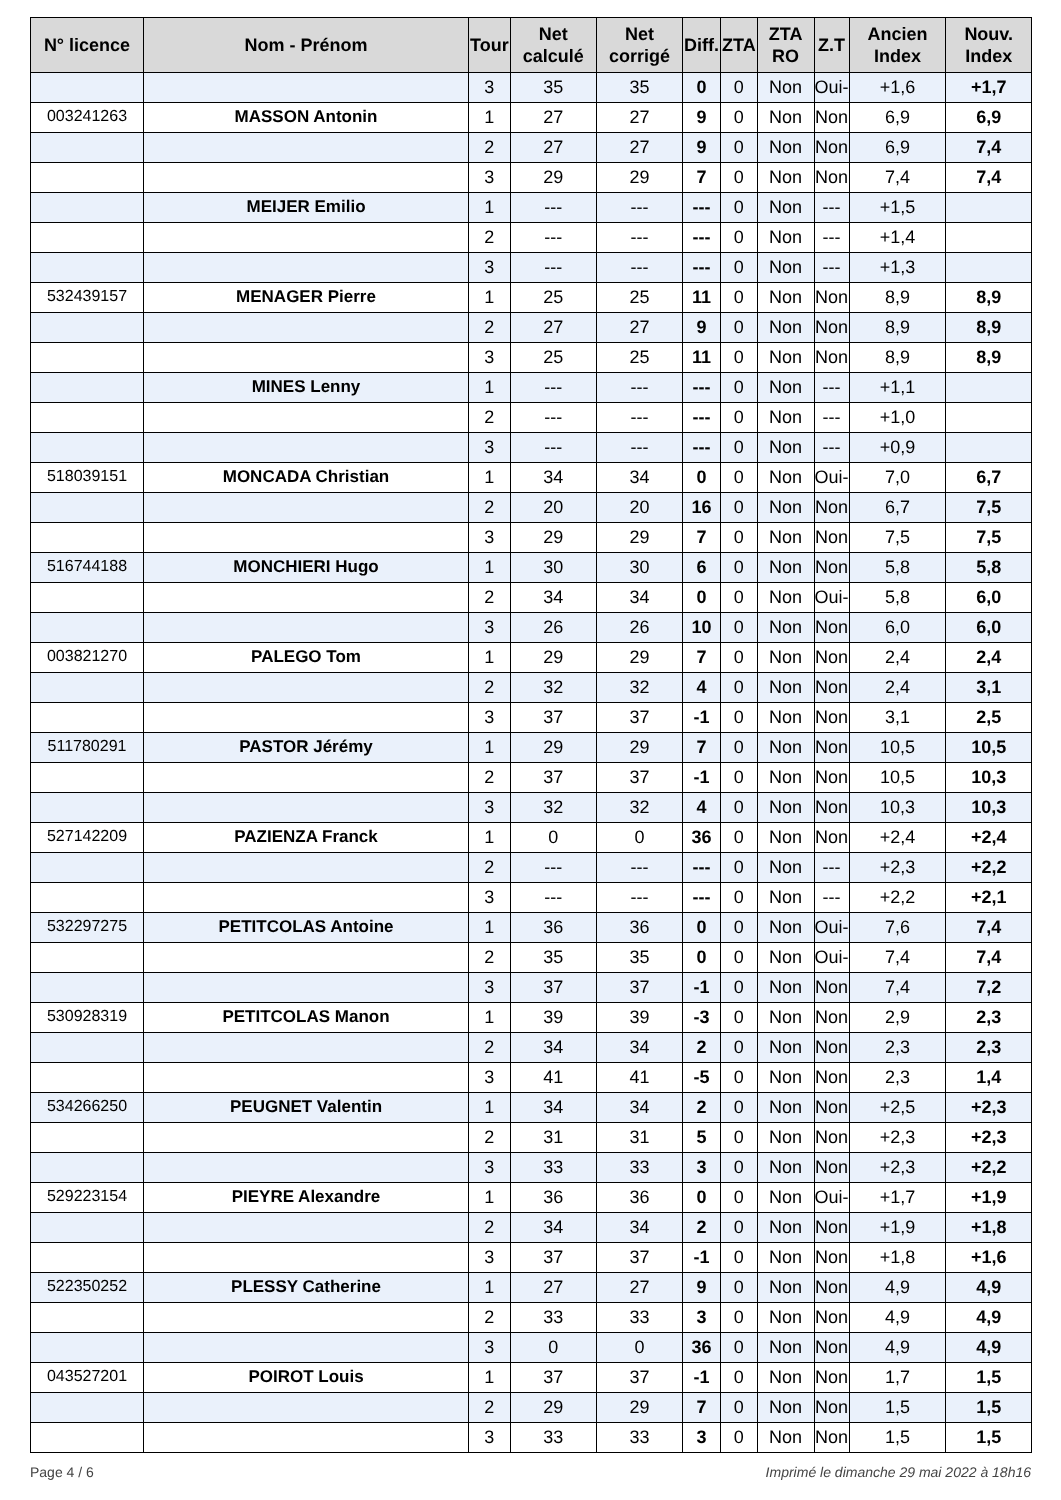| N° licence | Nom - Prénom | Tour | Net calculé | Net corrigé | Diff. | ZTA | ZTA RO | Z.T | Ancien Index | Nouv. Index |
| --- | --- | --- | --- | --- | --- | --- | --- | --- | --- | --- |
| | | 3 | 35 | 35 | 0 | 0 | Non | Oui- | +1,6 | +1,7 |
| 003241263 | MASSON Antonin | 1 | 27 | 27 | 9 | 0 | Non | Non | 6,9 | 6,9 |
| | | 2 | 27 | 27 | 9 | 0 | Non | Non | 6,9 | 7,4 |
| | | 3 | 29 | 29 | 7 | 0 | Non | Non | 7,4 | 7,4 |
| | MEIJER Emilio | 1 | --- | --- | --- | 0 | Non | --- | +1,5 | |
| | | 2 | --- | --- | --- | 0 | Non | --- | +1,4 | |
| | | 3 | --- | --- | --- | 0 | Non | --- | +1,3 | |
| 532439157 | MENAGER Pierre | 1 | 25 | 25 | 11 | 0 | Non | Non | 8,9 | 8,9 |
| | | 2 | 27 | 27 | 9 | 0 | Non | Non | 8,9 | 8,9 |
| | | 3 | 25 | 25 | 11 | 0 | Non | Non | 8,9 | 8,9 |
| | MINES Lenny | 1 | --- | --- | --- | 0 | Non | --- | +1,1 | |
| | | 2 | --- | --- | --- | 0 | Non | --- | +1,0 | |
| | | 3 | --- | --- | --- | 0 | Non | --- | +0,9 | |
| 518039151 | MONCADA Christian | 1 | 34 | 34 | 0 | 0 | Non | Oui- | 7,0 | 6,7 |
| | | 2 | 20 | 20 | 16 | 0 | Non | Non | 6,7 | 7,5 |
| | | 3 | 29 | 29 | 7 | 0 | Non | Non | 7,5 | 7,5 |
| 516744188 | MONCHIERI Hugo | 1 | 30 | 30 | 6 | 0 | Non | Non | 5,8 | 5,8 |
| | | 2 | 34 | 34 | 0 | 0 | Non | Oui- | 5,8 | 6,0 |
| | | 3 | 26 | 26 | 10 | 0 | Non | Non | 6,0 | 6,0 |
| 003821270 | PALEGO Tom | 1 | 29 | 29 | 7 | 0 | Non | Non | 2,4 | 2,4 |
| | | 2 | 32 | 32 | 4 | 0 | Non | Non | 2,4 | 3,1 |
| | | 3 | 37 | 37 | -1 | 0 | Non | Non | 3,1 | 2,5 |
| 511780291 | PASTOR Jérémy | 1 | 29 | 29 | 7 | 0 | Non | Non | 10,5 | 10,5 |
| | | 2 | 37 | 37 | -1 | 0 | Non | Non | 10,5 | 10,3 |
| | | 3 | 32 | 32 | 4 | 0 | Non | Non | 10,3 | 10,3 |
| 527142209 | PAZIENZA Franck | 1 | 0 | 0 | 36 | 0 | Non | Non | +2,4 | +2,4 |
| | | 2 | --- | --- | --- | 0 | Non | --- | +2,3 | +2,2 |
| | | 3 | --- | --- | --- | 0 | Non | --- | +2,2 | +2,1 |
| 532297275 | PETITCOLAS Antoine | 1 | 36 | 36 | 0 | 0 | Non | Oui- | 7,6 | 7,4 |
| | | 2 | 35 | 35 | 0 | 0 | Non | Oui- | 7,4 | 7,4 |
| | | 3 | 37 | 37 | -1 | 0 | Non | Non | 7,4 | 7,2 |
| 530928319 | PETITCOLAS Manon | 1 | 39 | 39 | -3 | 0 | Non | Non | 2,9 | 2,3 |
| | | 2 | 34 | 34 | 2 | 0 | Non | Non | 2,3 | 2,3 |
| | | 3 | 41 | 41 | -5 | 0 | Non | Non | 2,3 | 1,4 |
| 534266250 | PEUGNET Valentin | 1 | 34 | 34 | 2 | 0 | Non | Non | +2,5 | +2,3 |
| | | 2 | 31 | 31 | 5 | 0 | Non | Non | +2,3 | +2,3 |
| | | 3 | 33 | 33 | 3 | 0 | Non | Non | +2,3 | +2,2 |
| 529223154 | PIEYRE Alexandre | 1 | 36 | 36 | 0 | 0 | Non | Oui- | +1,7 | +1,9 |
| | | 2 | 34 | 34 | 2 | 0 | Non | Non | +1,9 | +1,8 |
| | | 3 | 37 | 37 | -1 | 0 | Non | Non | +1,8 | +1,6 |
| 522350252 | PLESSY Catherine | 1 | 27 | 27 | 9 | 0 | Non | Non | 4,9 | 4,9 |
| | | 2 | 33 | 33 | 3 | 0 | Non | Non | 4,9 | 4,9 |
| | | 3 | 0 | 0 | 36 | 0 | Non | Non | 4,9 | 4,9 |
| 043527201 | POIROT Louis | 1 | 37 | 37 | -1 | 0 | Non | Non | 1,7 | 1,5 |
| | | 2 | 29 | 29 | 7 | 0 | Non | Non | 1,5 | 1,5 |
| | | 3 | 33 | 33 | 3 | 0 | Non | Non | 1,5 | 1,5 |
Page 4 / 6 Imprimé le dimanche 29 mai 2022 à 18h16